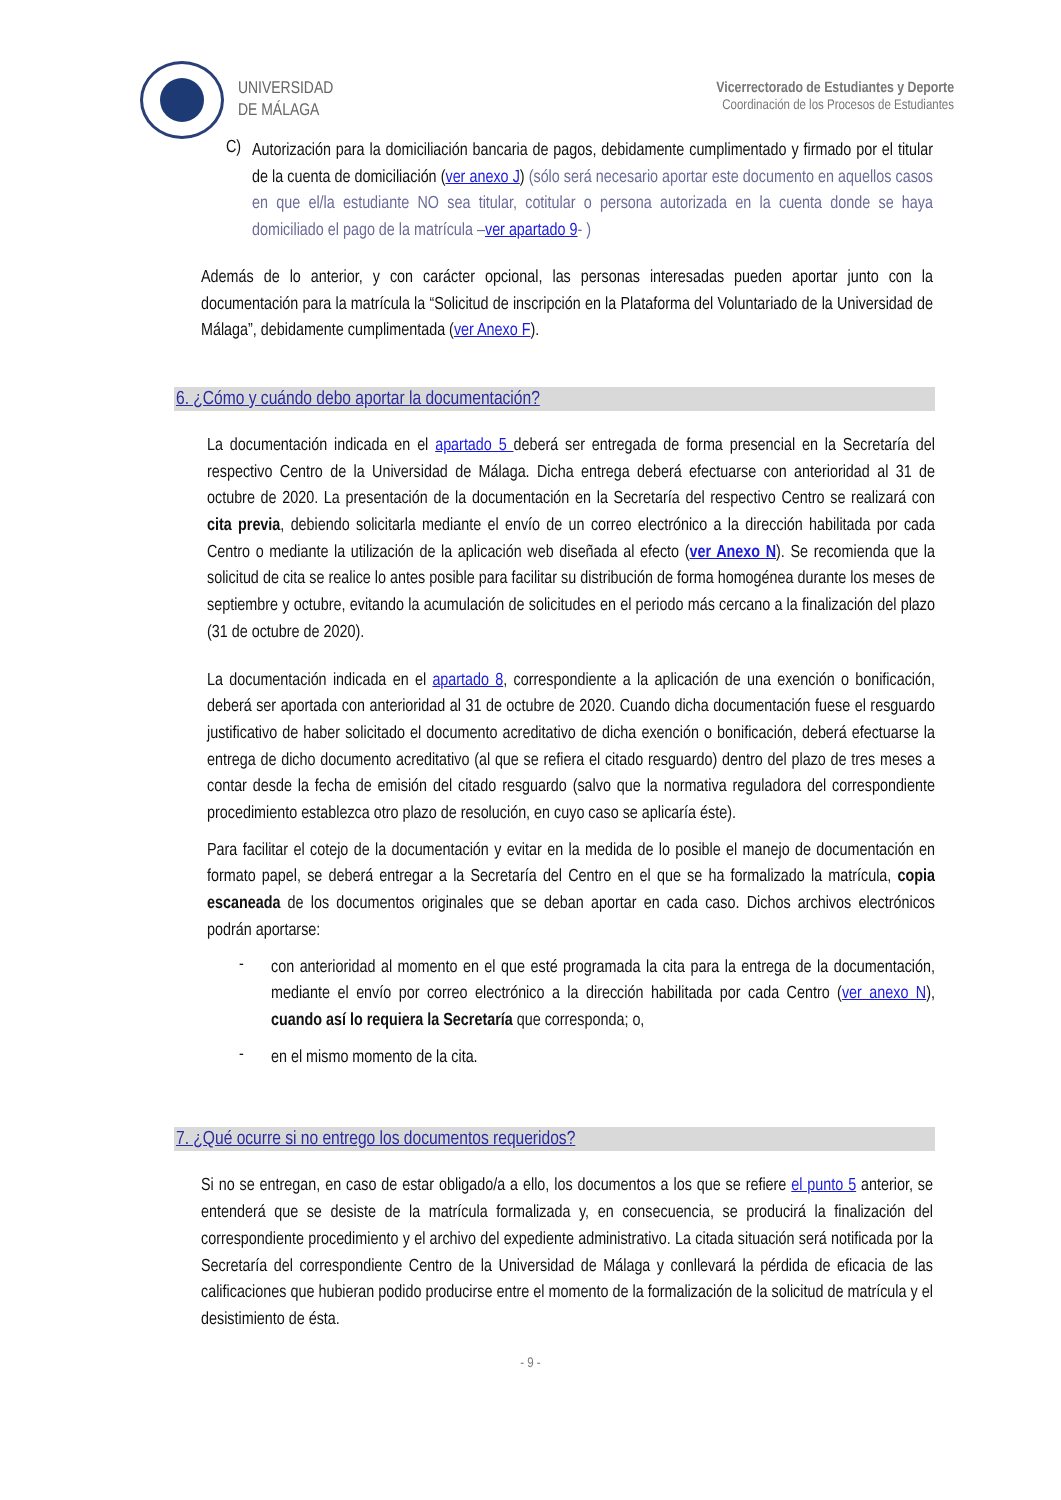UNIVERSIDAD
DE MÁLAGA
Vicerrectorado de Estudiantes y Deporte
Coordinación de los Procesos de Estudiantes
C)
Autorización para la domiciliación bancaria de pagos, debidamente cumplimentado y firmado por el titular de la cuenta de domiciliación (ver anexo J) (sólo será necesario aportar este documento en aquellos casos en que el/la estudiante NO sea titular, cotitular o persona autorizada en la cuenta donde se haya domiciliado el pago de la matrícula –ver apartado 9- )
Además de lo anterior, y con carácter opcional, las personas interesadas pueden aportar junto con la documentación para la matrícula la “Solicitud de inscripción en la Plataforma del Voluntariado de la Universidad de Málaga”, debidamente cumplimentada (ver Anexo F).
6. ¿Cómo y cuándo debo aportar la documentación?
La documentación indicada en el apartado 5 deberá ser entregada de forma presencial en la Secretaría del respectivo Centro de la Universidad de Málaga. Dicha entrega deberá efectuarse con anterioridad al 31 de octubre de 2020. La presentación de la documentación en la Secretaría del respectivo Centro se realizará con cita previa, debiendo solicitarla mediante el envío de un correo electrónico a la dirección habilitada por cada Centro o mediante la utilización de la aplicación web diseñada al efecto (ver Anexo N). Se recomienda que la solicitud de cita se realice lo antes posible para facilitar su distribución de forma homogénea durante los meses de septiembre y octubre, evitando la acumulación de solicitudes en el periodo más cercano a la finalización del plazo (31 de octubre de 2020).
La documentación indicada en el apartado 8, correspondiente a la aplicación de una exención o bonificación, deberá ser aportada con anterioridad al 31 de octubre de 2020. Cuando dicha documentación fuese el resguardo justificativo de haber solicitado el documento acreditativo de dicha exención o bonificación, deberá efectuarse la entrega de dicho documento acreditativo (al que se refiera el citado resguardo) dentro del plazo de tres meses a contar desde la fecha de emisión del citado resguardo (salvo que la normativa reguladora del correspondiente procedimiento establezca otro plazo de resolución, en cuyo caso se aplicaría éste).
Para facilitar el cotejo de la documentación y evitar en la medida de lo posible el manejo de documentación en formato papel, se deberá entregar a la Secretaría del Centro en el que se ha formalizado la matrícula, copia escaneada de los documentos originales que se deban aportar en cada caso. Dichos archivos electrónicos podrán aportarse:
-
con anterioridad al momento en el que esté programada la cita para la entrega de la documentación, mediante el envío por correo electrónico a la dirección habilitada por cada Centro (ver anexo N), cuando así lo requiera la Secretaría que corresponda; o,
-
en el mismo momento de la cita.
7. ¿Qué ocurre si no entrego los documentos requeridos?
Si no se entregan, en caso de estar obligado/a a ello, los documentos a los que se refiere el punto 5 anterior, se entenderá que se desiste de la matrícula formalizada y, en consecuencia, se producirá la finalización del correspondiente procedimiento y el archivo del expediente administrativo. La citada situación será notificada por la Secretaría del correspondiente Centro de la Universidad de Málaga y conllevará la pérdida de eficacia de las calificaciones que hubieran podido producirse entre el momento de la formalización de la solicitud de matrícula y el desistimiento de ésta.
- 9 -